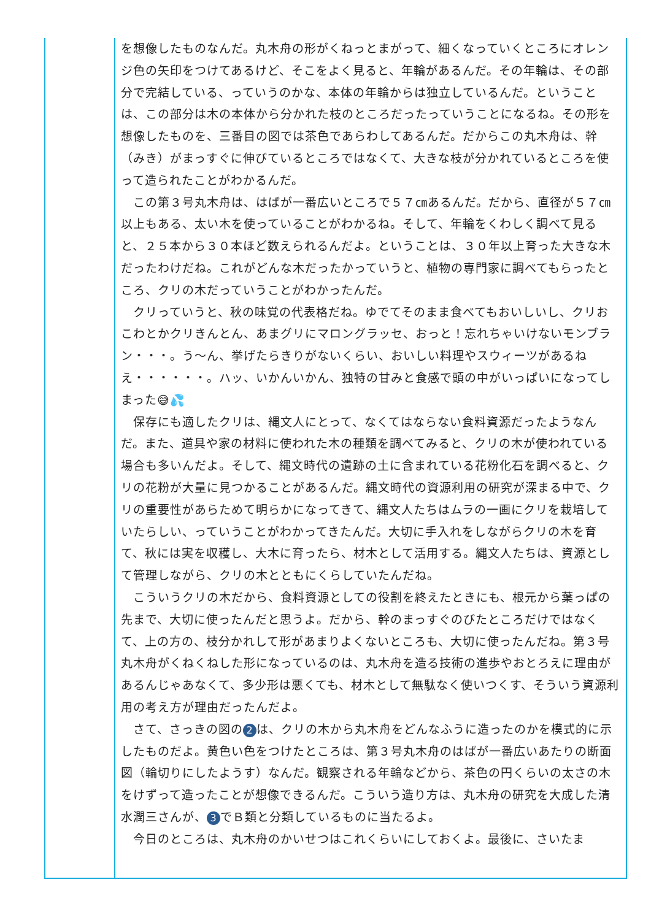を想像したものなんだ。丸木舟の形がくねっとまがって、細くなっていくところにオレンジ色の矢印をつけてあるけど、そこをよく見ると、年輪があるんだ。その年輪は、その部分で完結している、っていうのかな、本体の年輪からは独立しているんだ。ということは、この部分は木の本体から分かれた枝のところだったっていうことになるね。その形を想像したものを、三番目の図では茶色であらわしてあるんだ。だからこの丸木舟は、幹（みき）がまっすぐに伸びているところではなくて、大きな枝が分かれているところを使って造られたことがわかるんだ。
　この第３号丸木舟は、はばが一番広いところで５７㎝あるんだ。だから、直径が５７㎝以上もある、太い木を使っていることがわかるね。そして、年輪をくわしく調べて見ると、２５本から３０本ほど数えられるんだよ。ということは、３０年以上育った大きな木だったわけだね。これがどんな木だったかっていうと、植物の専門家に調べてもらったところ、クリの木だっていうことがわかったんだ。
　クリっていうと、秋の味覚の代表格だね。ゆでてそのまま食べてもおいしいし、クリおこわとかクリきんとん、あまグリにマロングラッセ、おっと！忘れちゃいけないモンブラン・・・。う～ん、挙げたらきりがないくらい、おいしい料理やスウィーツがあるねえ・・・・・・。ハッ、いかんいかん、独特の甘みと食感で頭の中がいっぱいになってしまった😅💦
　保存にも適したクリは、縄文人にとって、なくてはならない食料資源だったようなんだ。また、道具や家の材料に使われた木の種類を調べてみると、クリの木が使われている場合も多いんだよ。そして、縄文時代の遺跡の土に含まれている花粉化石を調べると、クリの花粉が大量に見つかることがあるんだ。縄文時代の資源利用の研究が深まる中で、クリの重要性があらためて明らかになってきて、縄文人たちはムラの一画にクリを栽培していたらしい、っていうことがわかってきたんだ。大切に手入れをしながらクリの木を育て、秋には実を収穫し、大木に育ったら、材木として活用する。縄文人たちは、資源として管理しながら、クリの木とともにくらしていたんだね。
　こういうクリの木だから、食料資源としての役割を終えたときにも、根元から葉っぱの先まで、大切に使ったんだと思うよ。だから、幹のまっすぐのびたところだけではなくて、上の方の、枝分かれして形があまりよくないところも、大切に使ったんだね。第３号丸木舟がくねくねした形になっているのは、丸木舟を造る技術の進歩やおとろえに理由があるんじゃあなくて、多少形は悪くても、材木として無駄なく使いつくす、そういう資源利用の考え方が理由だったんだよ。
　さて、さっきの図の 2 は、クリの木から丸木舟をどんなふうに造ったのかを模式的に示したものだよ。黄色い色をつけたところは、第３号丸木舟のはばが一番広いあたりの断面図（輪切りにしたようす）なんだ。観察される年輪などから、茶色の円くらいの太さの木をけずって造ったことが想像できるんだ。こういう造り方は、丸木舟の研究を大成した清水潤三さんが、 3 でＢ類と分類しているものに当たるよ。
　今日のところは、丸木舟のかいせつはこれくらいにしておくよ。最後に、さいたま